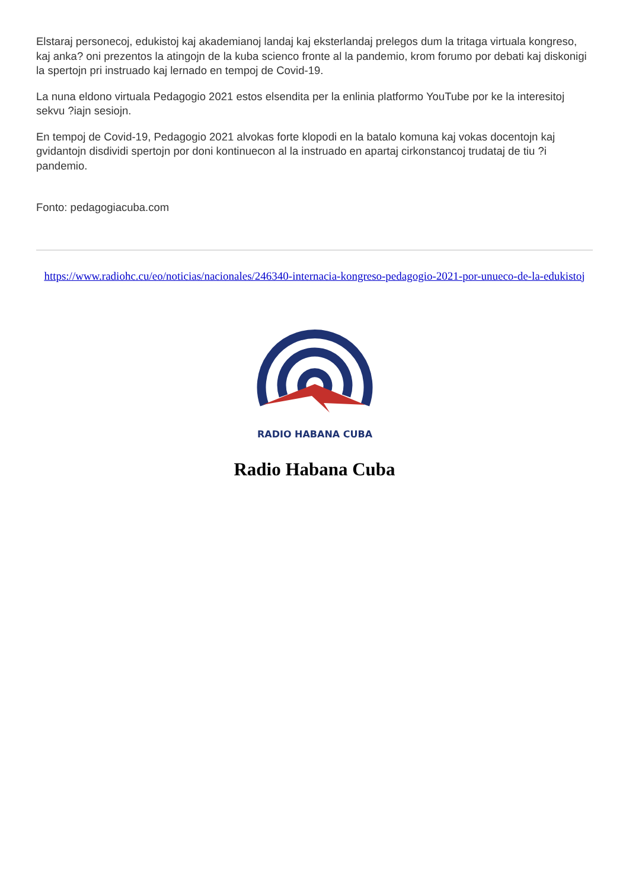Elstaraj personecoj, edukistoj kaj akademianoj landaj kaj eksterlandaj prelegos dum la tritaga virtuala kongreso, kaj anka? oni prezentos la atingojn de la kuba scienco fronte al la pandemio, krom forumo por debati kaj diskonigi la spertojn pri instruado kaj lernado en tempoj de Covid-19.
La nuna eldono virtuala Pedagogio 2021 estos elsendita per la enlinia platformo YouTube por ke la interesitoj sekvu ?iajn sesiojn.
En tempoj de Covid-19, Pedagogio 2021 alvokas forte klopodi en la batalo komuna kaj vokas docentojn kaj gvidantojn disdividi spertojn por doni kontinuecon al la instruado en apartaj cirkonstancoj trudataj de tiu ?i pandemio.
Fonto: pedagogiacuba.com
https://www.radiohc.cu/eo/noticias/nacionales/246340-internacia-kongreso-pedagogio-2021-por-unueco-de-la-edukistoj
RADIO HABANA CUBA
Radio Habana Cuba